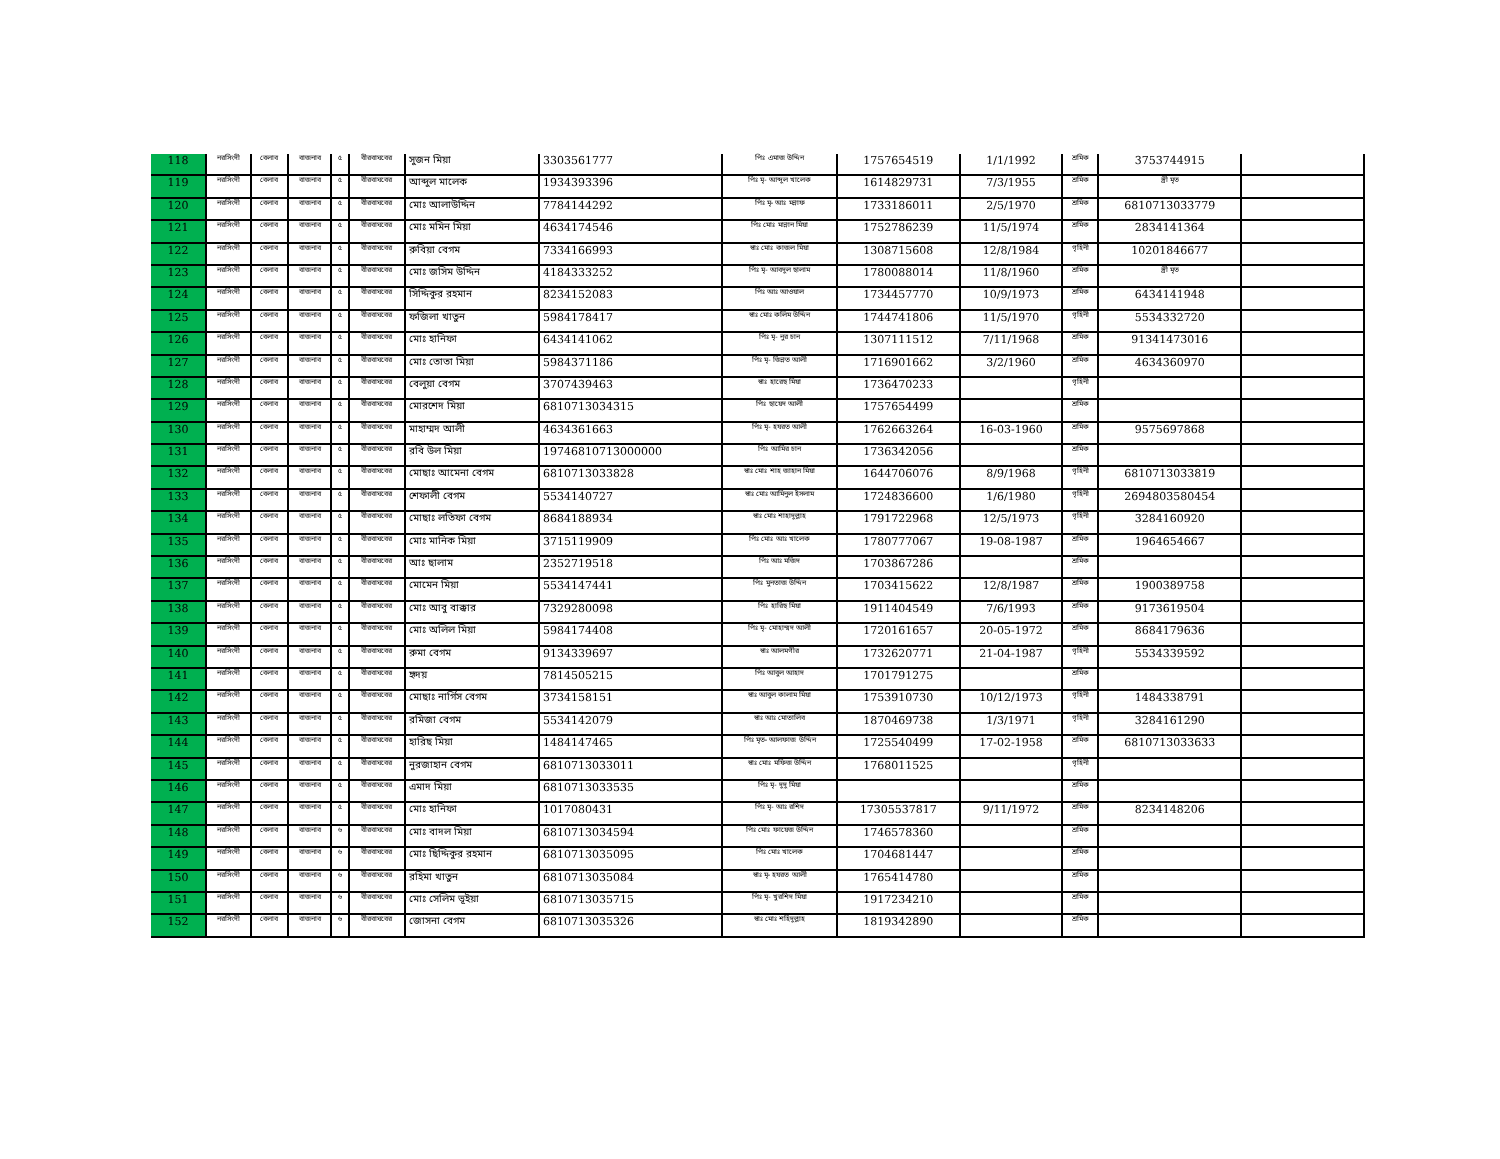| 118 | নরসিংদী | বেলাব | বাজনাব | ৫ | বীরবাঘবের | সুজন মিয়া | 3303561777 | পিঃ এমাজ উদ্দিন | 1757654519 | 1/1/1992 | শ্রমিক | 3753744915 | |
| 119 | নরসিংদী | বেলাব | বাজনাব | ৫ | বীরবাঘবের | আব্দুল মালেক | 1934393396 | পিঃ মৃ- আব্দুল খালেক | 1614829731 | 7/3/1955 | শ্রমিক | স্ত্রী মৃত | |
| 120 | নরসিংদী | বেলাব | বাজনাব | ৫ | বীরবাঘবের | মোঃ আলাউদ্দিন | 7784144292 | পিঃ মৃ- আঃ মন্নাফ | 1733186011 | 2/5/1970 | শ্রমিক | 6810713033779 | |
| 121 | নরসিংদী | বেলাব | বাজনাব | ৫ | বীরবাঘবের | মোঃ মমিন মিয়া | 4634174546 | পিঃ মোঃ মান্নান মিয়া | 1752786239 | 11/5/1974 | শ্রমিক | 2834141364 | |
| 122 | নরসিংদী | বেলাব | বাজনাব | ৫ | বীরবাঘবের | রুবিয়া বেগম | 7334166993 | স্বাঃ মোঃ কাজল মিয়া | 1308715608 | 12/8/1984 | গৃহিনী | 10201846677 | |
| 123 | নরসিংদী | বেলাব | বাজনাব | ৫ | বীরবাঘবের | মোঃ জসিম উদ্দিন | 4184333252 | পিঃ মৃ- আবদুল ছালাম | 1780088014 | 11/8/1960 | শ্রমিক | স্ত্রী মৃত | |
| 124 | নরসিংদী | বেলাব | বাজনাব | ৫ | বীরবাঘবের | সিদ্দিকুর রহমান | 8234152083 | পিঃ আঃ আওয়াল | 1734457770 | 10/9/1973 | শ্রমিক | 6434141948 | |
| 125 | নরসিংদী | বেলাব | বাজনাব | ৫ | বীরবাঘবের | ফজিলা খাতুন | 5984178417 | স্বাঃ মোঃ কলিম উদ্দিন | 1744741806 | 11/5/1970 | গৃহিনী | 5534332720 | |
| 126 | নরসিংদী | বেলাব | বাজনাব | ৫ | বীরবাঘবের | মোঃ হানিফা | 6434141062 | পিঃ মৃ- নুর চান | 1307111512 | 7/11/1968 | শ্রমিক | 91341473016 | |
| 127 | নরসিংদী | বেলাব | বাজনাব | ৫ | বীরবাঘবের | মোঃ তোতা মিয়া | 5984371186 | পিঃ মৃ- জিন্নত আলী | 1716901662 | 3/2/1960 | শ্রমিক | 4634360970 | |
| 128 | নরসিংদী | বেলাব | বাজনাব | ৫ | বীরবাঘবের | বেলুয়া বেগম | 3707439463 | স্বাঃ হারেছ মিয়া | 1736470233 | | গৃহিনী | | |
| 129 | নরসিংদী | বেলাব | বাজনাব | ৫ | বীরবাঘবের | মোরশেদ মিয়া | 6810713034315 | পিঃ ছায়েদ আলী | 1757654499 | | শ্রমিক | | |
| 130 | নরসিংদী | বেলাব | বাজনাব | ৫ | বীরবাঘবের | মাহাম্মদ আলী | 4634361663 | পিঃ মৃ- হযরত আলী | 1762663264 | 16-03-1960 | শ্রমিক | 9575697868 | |
| 131 | নরসিংদী | বেলাব | বাজনাব | ৫ | বীরবাঘবের | রবি উল মিয়া | 19746810713000000 | পিঃ আমির চান | 1736342056 | | শ্রমিক | | |
| 132 | নরসিংদী | বেলাব | বাজনাব | ৫ | বীরবাঘবের | মোছাঃ আমেনা বেগম | 6810713033828 | স্বাঃ মোঃ শাহ জাহান মিয়া | 1644706076 | 8/9/1968 | গৃহিনী | 6810713033819 | |
| 133 | নরসিংদী | বেলাব | বাজনাব | ৫ | বীরবাঘবের | শেফালী বেগম | 5534140727 | স্বাঃ মোঃ আমিনুল ইসলাম | 1724836600 | 1/6/1980 | গৃহিনী | 2694803580454 | |
| 134 | নরসিংদী | বেলাব | বাজনাব | ৫ | বীরবাঘবের | মোছাঃ লতিফা বেগম | 8684188934 | স্বাঃ মোঃ শাহাদুল্লাহ | 1791722968 | 12/5/1973 | গৃহিনী | 3284160920 | |
| 135 | নরসিংদী | বেলাব | বাজনাব | ৫ | বীরবাঘবের | মোঃ মানিক মিয়া | 3715119909 | পিঃ মোঃ আঃ খালেক | 1780777067 | 19-08-1987 | শ্রমিক | 1964654667 | |
| 136 | নরসিংদী | বেলাব | বাজনাব | ৫ | বীরবাঘবের | আঃ ছালাম | 2352719518 | পিঃ আঃ মজিদ | 1703867286 | | শ্রমিক | | |
| 137 | নরসিংদী | বেলাব | বাজনাব | ৫ | বীরবাঘবের | মোমেন মিয়া | 5534147441 | পিঃ মুনতাজ উদ্দিন | 1703415622 | 12/8/1987 | শ্রমিক | 1900389758 | |
| 138 | নরসিংদী | বেলাব | বাজনাব | ৫ | বীরবাঘবের | মোঃ আবু বাক্কার | 7329280098 | পিঃ হারিছ মিয়া | 1911404549 | 7/6/1993 | শ্রমিক | 9173619504 | |
| 139 | নরসিংদী | বেলাব | বাজনাব | ৫ | বীরবাঘবের | মোঃ অলিল মিয়া | 5984174408 | পিঃ মৃ- মোহাম্মদ আলী | 1720161657 | 20-05-1972 | শ্রমিক | 8684179636 | |
| 140 | নরসিংদী | বেলাব | বাজনাব | ৫ | বীরবাঘবের | রুমা বেগম | 9134339697 | স্বাঃ আলমগীর | 1732620771 | 21-04-1987 | গৃহিনী | 5534339592 | |
| 141 | নরসিংদী | বেলাব | বাজনাব | ৫ | বীরবাঘবের | হৃদয় | 7814505215 | পিঃ আবুল আহাদ | 1701791275 | | শ্রমিক | | |
| 142 | নরসিংদী | বেলাব | বাজনাব | ৫ | বীরবাঘবের | মোছাঃ নার্গিস বেগম | 3734158151 | স্বাঃ আবুল কালাম মিয়া | 1753910730 | 10/12/1973 | গৃহিনী | 1484338791 | |
| 143 | নরসিংদী | বেলাব | বাজনাব | ৫ | বীরবাঘবের | রমিজা বেগম | 5534142079 | স্বাঃ আঃ মোতালিব | 1870469738 | 1/3/1971 | গৃহিনী | 3284161290 | |
| 144 | নরসিংদী | বেলাব | বাজনাব | ৫ | বীরবাঘবের | হারিছ মিয়া | 1484147465 | পিঃ মৃত- আলফাজ উদ্দিন | 1725540499 | 17-02-1958 | শ্রমিক | 6810713033633 | |
| 145 | নরসিংদী | বেলাব | বাজনাব | ৫ | বীরবাঘবের | নুরজাহান বেগম | 6810713033011 | স্বাঃ মোঃ মফিজ উদ্দিন | 1768011525 | | গৃহিনী | | |
| 146 | নরসিংদী | বেলাব | বাজনাব | ৫ | বীরবাঘবের | এমাদ মিয়া | 6810713033535 | পিঃ মৃ- দুদু মিয়া | | | শ্রমিক | | |
| 147 | নরসিংদী | বেলাব | বাজনাব | ৫ | বীরবাঘবের | মোঃ হানিফা | 1017080431 | পিঃ মৃ- আঃ রশিদ | 17305537817 | 9/11/1972 | শ্রমিক | 8234148206 | |
| 148 | নরসিংদী | বেলাব | বাজনাব | ৬ | বীরবাঘবের | মোঃ বাদল মিয়া | 6810713034594 | পিঃ মোঃ ফায়েজ উদ্দিন | 1746578360 | | শ্রমিক | | |
| 149 | নরসিংদী | বেলাব | বাজনাব | ৬ | বীরবাঘবের | মোঃ ছিদ্দিকুর রহমান | 6810713035095 | পিঃ মোঃ খালেক | 1704681447 | | শ্রমিক | | |
| 150 | নরসিংদী | বেলাব | বাজনাব | ৬ | বীরবাঘবের | রহিমা খাতুন | 6810713035084 | স্বাঃ মৃ- হযরত আলী | 1765414780 | | শ্রমিক | | |
| 151 | নরসিংদী | বেলাব | বাজনাব | ৬ | বীরবাঘবের | মোঃ সেলিম ভূইয়া | 6810713035715 | পিঃ মৃ- খুরশিদ মিয়া | 1917234210 | | শ্রমিক | | |
| 152 | নরসিংদী | বেলাব | বাজনাব | ৬ | বীরবাঘবের | জোসনা বেগম | 6810713035326 | স্বাঃ মোঃ শহিদুল্লাহ | 1819342890 | | শ্রমিক | | |